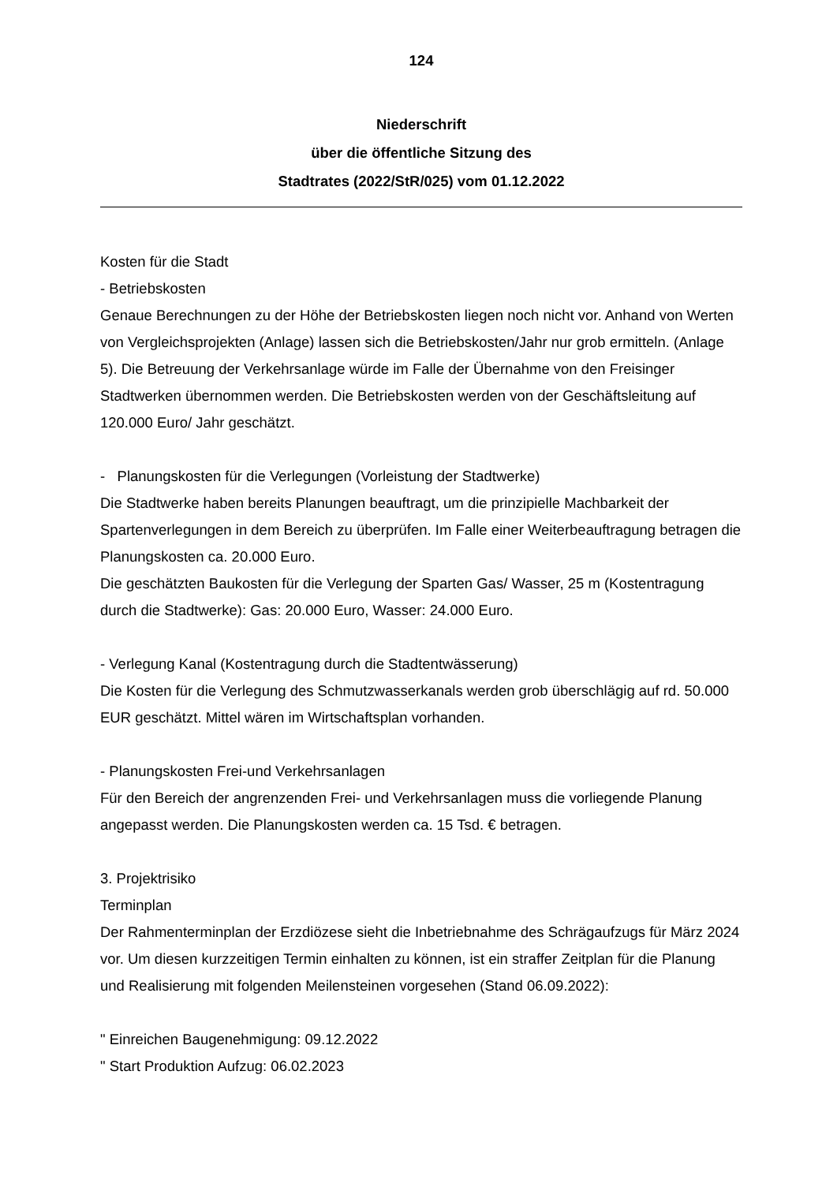124
Niederschrift
über die öffentliche Sitzung des
Stadtrates (2022/StR/025) vom 01.12.2022
Kosten für die Stadt
- Betriebskosten
Genaue Berechnungen zu der Höhe der Betriebskosten liegen noch nicht vor. Anhand von Werten von Vergleichsprojekten (Anlage) lassen sich die Betriebskosten/Jahr nur grob ermitteln. (Anlage 5). Die Betreuung der Verkehrsanlage würde im Falle der Übernahme von den Freisinger Stadtwerken übernommen werden. Die Betriebskosten werden von der Geschäftsleitung auf 120.000 Euro/ Jahr geschätzt.
- Planungskosten für die Verlegungen (Vorleistung der Stadtwerke)
Die Stadtwerke haben bereits Planungen beauftragt, um die prinzipielle Machbarkeit der Spartenverlegungen in dem Bereich zu überprüfen. Im Falle einer Weiterbeauftragung betragen die Planungskosten ca. 20.000 Euro.
Die geschätzten Baukosten für die Verlegung der Sparten Gas/ Wasser, 25 m (Kostentragung durch die Stadtwerke): Gas: 20.000 Euro, Wasser: 24.000 Euro.
- Verlegung Kanal (Kostentragung durch die Stadtentwässerung)
Die Kosten für die Verlegung des Schmutzwasserkanals werden grob überschlägig auf rd. 50.000 EUR geschätzt. Mittel wären im Wirtschaftsplan vorhanden.
- Planungskosten Frei-und Verkehrsanlagen
Für den Bereich der angrenzenden Frei- und Verkehrsanlagen muss die vorliegende Planung angepasst werden. Die Planungskosten werden ca. 15 Tsd. € betragen.
3. Projektrisiko
Terminplan
Der Rahmenterminplan der Erzdiözese sieht die Inbetriebnahme des Schrägaufzugs für März 2024 vor. Um diesen kurzzeitigen Termin einhalten zu können, ist ein straffer Zeitplan für die Planung und Realisierung mit folgenden Meilensteinen vorgesehen (Stand 06.09.2022):
" Einreichen Baugenehmigung: 09.12.2022
" Start Produktion Aufzug: 06.02.2023